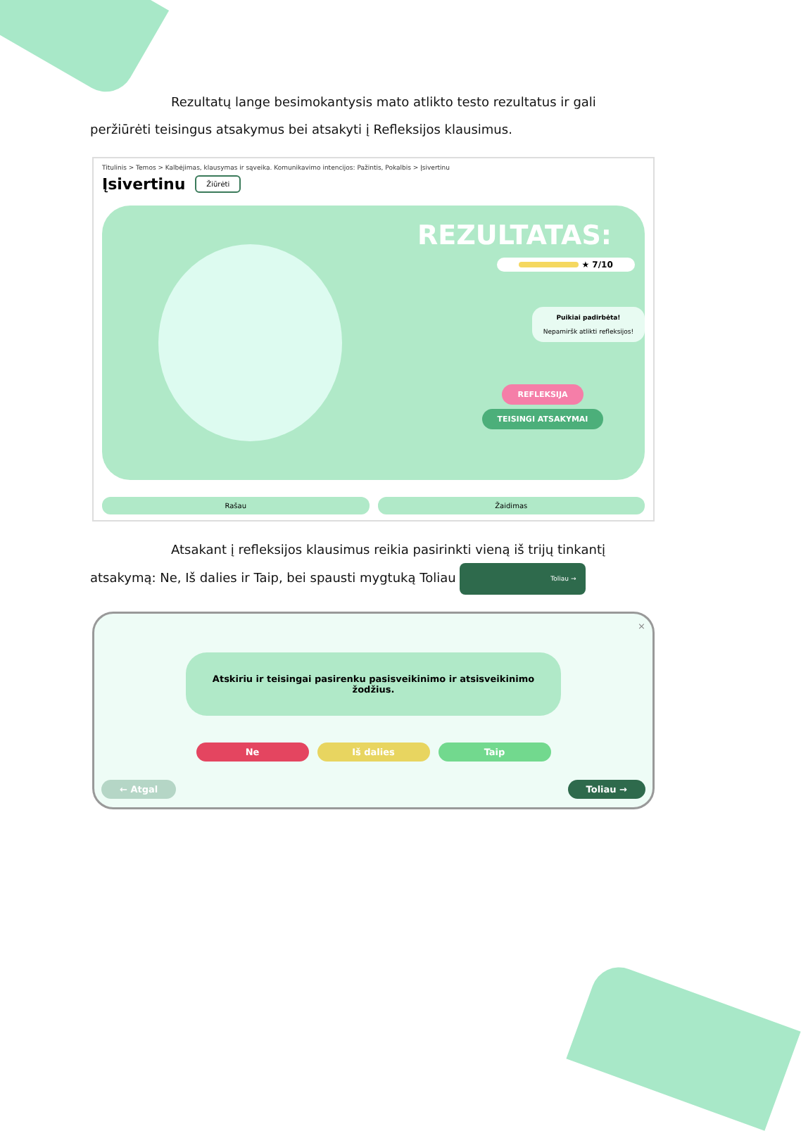Rezultatų lange besimokantysis mato atlikto testo rezultatus ir gali peržiūrėti teisingus atsakymus bei atsakyti į Refleksijos klausimus.
Titulinis > Temos > Kalbėjimas, klausymas ir sąveika. Komunikavimo intencijos: Pažintis, Pokalbis > Įsivertinu
Įsivertinu Žiūrėti
REZULTATAS:
★ 7/10
Puikiai padirbėta!
Nepamiršk atlikti refleksijos!
REFLEKSIJA
TEISINGI ATSAKYMAI
Rašau Žaidimas
Atsakant į refleksijos klausimus reikia pasirinkti vieną iš trijų tinkantį atsakymą: Ne, Iš dalies ir Taip, bei spausti mygtuką Toliau Toliau →
×
Atskiriu ir teisingai pasirenku pasisveikinimo ir atsisveikinimo žodžius.
Ne Iš dalies Taip
← Atgal Toliau →